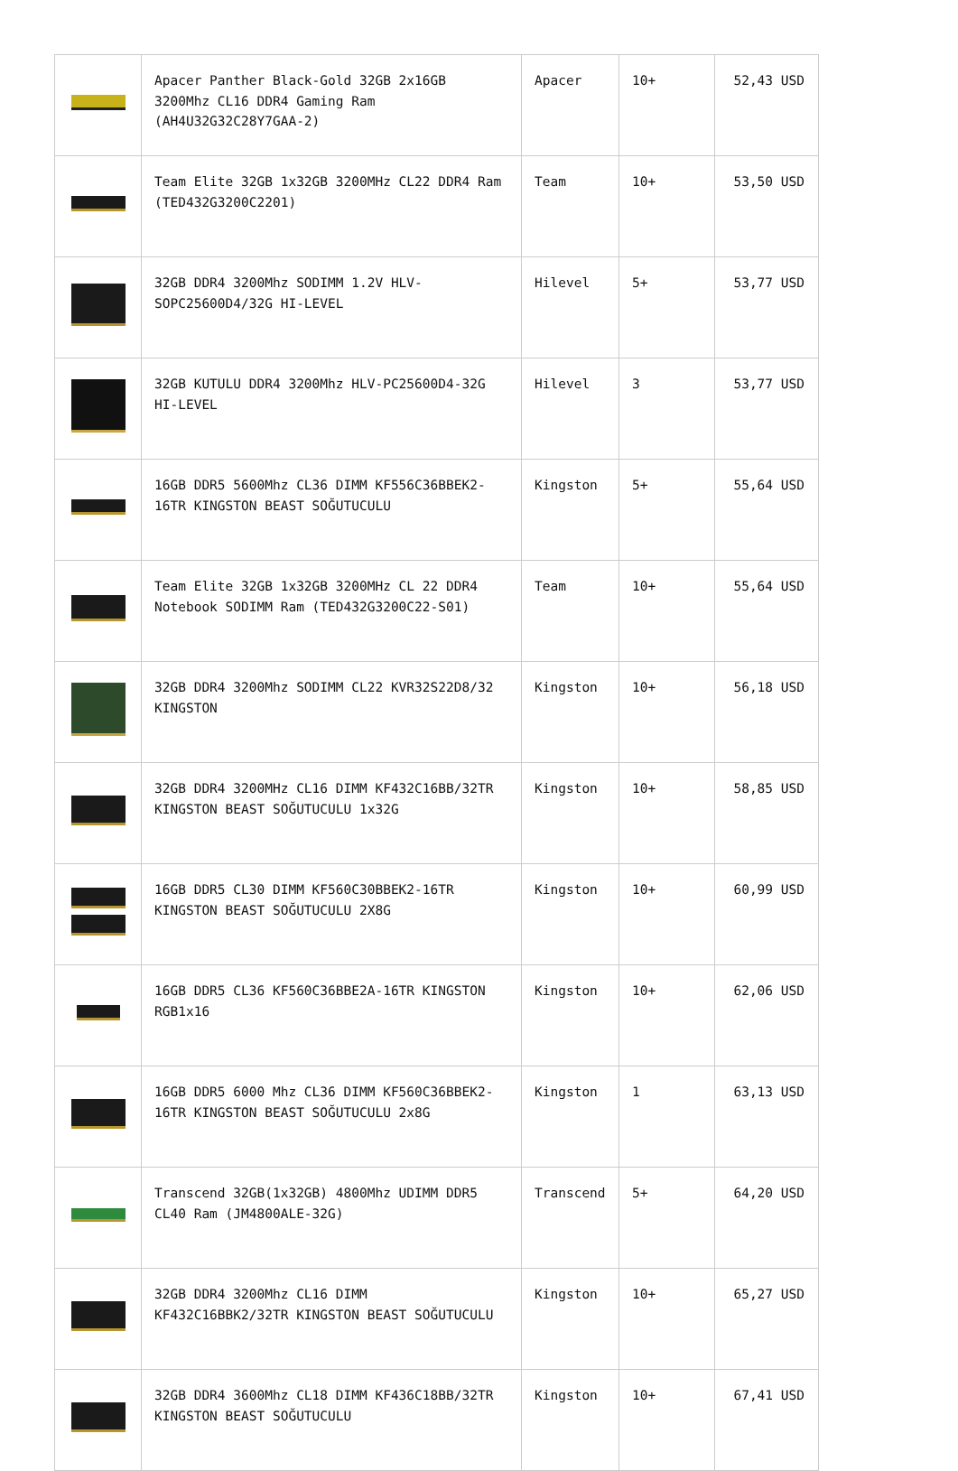| | Apacer Panther Black-Gold 32GB 2x16GB 3200Mhz CL16 DDR4 Gaming Ram (AH4U32G32C28Y7GAA-2) | Apacer | 10+ | 52,43 USD |
| | Team Elite 32GB 1x32GB 3200MHz CL22 DDR4 Ram (TED432G3200C2201) | Team | 10+ | 53,50 USD |
| | 32GB DDR4 3200Mhz SODIMM 1.2V HLV-SOPC25600D4/32G HI-LEVEL | Hilevel | 5+ | 53,77 USD |
| | 32GB KUTULU DDR4 3200Mhz HLV-PC25600D4-32G HI-LEVEL | Hilevel | 3 | 53,77 USD |
| | 16GB DDR5 5600Mhz CL36 DIMM KF556C36BBEK2-16TR KINGSTON BEAST SOĞUTUCULU | Kingston | 5+ | 55,64 USD |
| | Team Elite 32GB 1x32GB 3200MHz CL 22 DDR4 Notebook SODIMM Ram (TED432G3200C22-S01) | Team | 10+ | 55,64 USD |
| | 32GB DDR4 3200Mhz SODIMM CL22 KVR32S22D8/32 KINGSTON | Kingston | 10+ | 56,18 USD |
| | 32GB DDR4 3200MHz CL16 DIMM KF432C16BB/32TR KINGSTON BEAST SOĞUTUCULU 1x32G | Kingston | 10+ | 58,85 USD |
| | 16GB DDR5 CL30 DIMM KF560C30BBEK2-16TR KINGSTON BEAST SOĞUTUCULU 2X8G | Kingston | 10+ | 60,99 USD |
| | 16GB DDR5 CL36 KF560C36BBE2A-16TR KINGSTON RGB1x16 | Kingston | 10+ | 62,06 USD |
| | 16GB DDR5 6000 Mhz CL36 DIMM KF560C36BBEK2-16TR KINGSTON BEAST SOĞUTUCULU 2x8G | Kingston | 1 | 63,13 USD |
| | Transcend 32GB(1x32GB) 4800Mhz UDIMM DDR5 CL40 Ram (JM4800ALE-32G) | Transcend | 5+ | 64,20 USD |
| | 32GB DDR4 3200Mhz CL16 DIMM KF432C16BBK2/32TR KINGSTON BEAST SOĞUTUCULU | Kingston | 10+ | 65,27 USD |
| | 32GB DDR4 3600Mhz CL18 DIMM KF436C18BB/32TR KINGSTON BEAST SOĞUTUCULU | Kingston | 10+ | 67,41 USD |